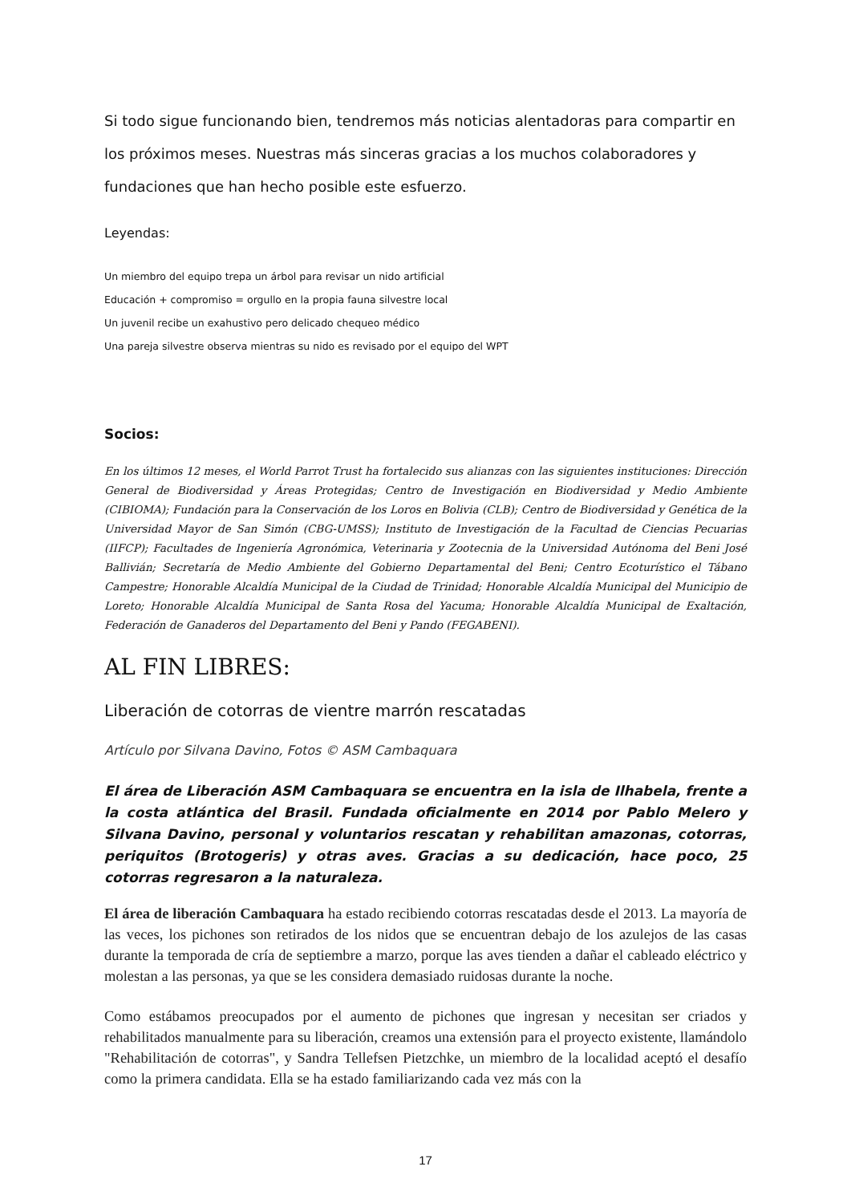Si todo sigue funcionando bien, tendremos más noticias alentadoras para compartir en los próximos meses. Nuestras más sinceras gracias a los muchos colaboradores y fundaciones que han hecho posible este esfuerzo.
Leyendas:
Un miembro del equipo trepa un árbol para revisar un nido artificial
Educación + compromiso = orgullo en la propia fauna silvestre local
Un juvenil recibe un exahustivo pero delicado chequeo médico
Una pareja silvestre observa mientras su nido es revisado por el equipo del WPT
Socios:
En los últimos 12 meses, el World Parrot Trust ha fortalecido sus alianzas con las siguientes instituciones: Dirección General de Biodiversidad y Áreas Protegidas; Centro de Investigación en Biodiversidad y Medio Ambiente (CIBIOMA); Fundación para la Conservación de los Loros en Bolivia (CLB); Centro de Biodiversidad y Genética de la Universidad Mayor de San Simón (CBG-UMSS); Instituto de Investigación de la Facultad de Ciencias Pecuarias (IIFCP); Facultades de Ingeniería Agronómica, Veterinaria y Zootecnia de la Universidad Autónoma del Beni José Ballivián; Secretaría de Medio Ambiente del Gobierno Departamental del Beni; Centro Ecoturístico el Tábano Campestre; Honorable Alcaldía Municipal de la Ciudad de Trinidad; Honorable Alcaldía Municipal del Municipio de Loreto; Honorable Alcaldía Municipal de Santa Rosa del Yacuma; Honorable Alcaldía Municipal de Exaltación, Federación de Ganaderos del Departamento del Beni y Pando (FEGABENI).
AL FIN LIBRES:
Liberación de cotorras de vientre marrón rescatadas
Artículo por Silvana Davino, Fotos © ASM Cambaquara
El área de Liberación ASM Cambaquara se encuentra en la isla de Ilhabela, frente a la costa atlántica del Brasil. Fundada oficialmente en 2014 por Pablo Melero y Silvana Davino, personal y voluntarios rescatan y rehabilitan amazonas, cotorras, periquitos (Brotogeris) y otras aves. Gracias a su dedicación, hace poco, 25 cotorras regresaron a la naturaleza.
El área de liberación Cambaquara ha estado recibiendo cotorras rescatadas desde el 2013. La mayoría de las veces, los pichones son retirados de los nidos que se encuentran debajo de los azulejos de las casas durante la temporada de cría de septiembre a marzo, porque las aves tienden a dañar el cableado eléctrico y molestan a las personas, ya que se les considera demasiado ruidosas durante la noche.
Como estábamos preocupados por el aumento de pichones que ingresan y necesitan ser criados y rehabilitados manualmente para su liberación, creamos una extensión para el proyecto existente, llamándolo "Rehabilitación de cotorras", y Sandra Tellefsen Pietzchke, un miembro de la localidad aceptó el desafío como la primera candidata. Ella se ha estado familiarizando cada vez más con la
17